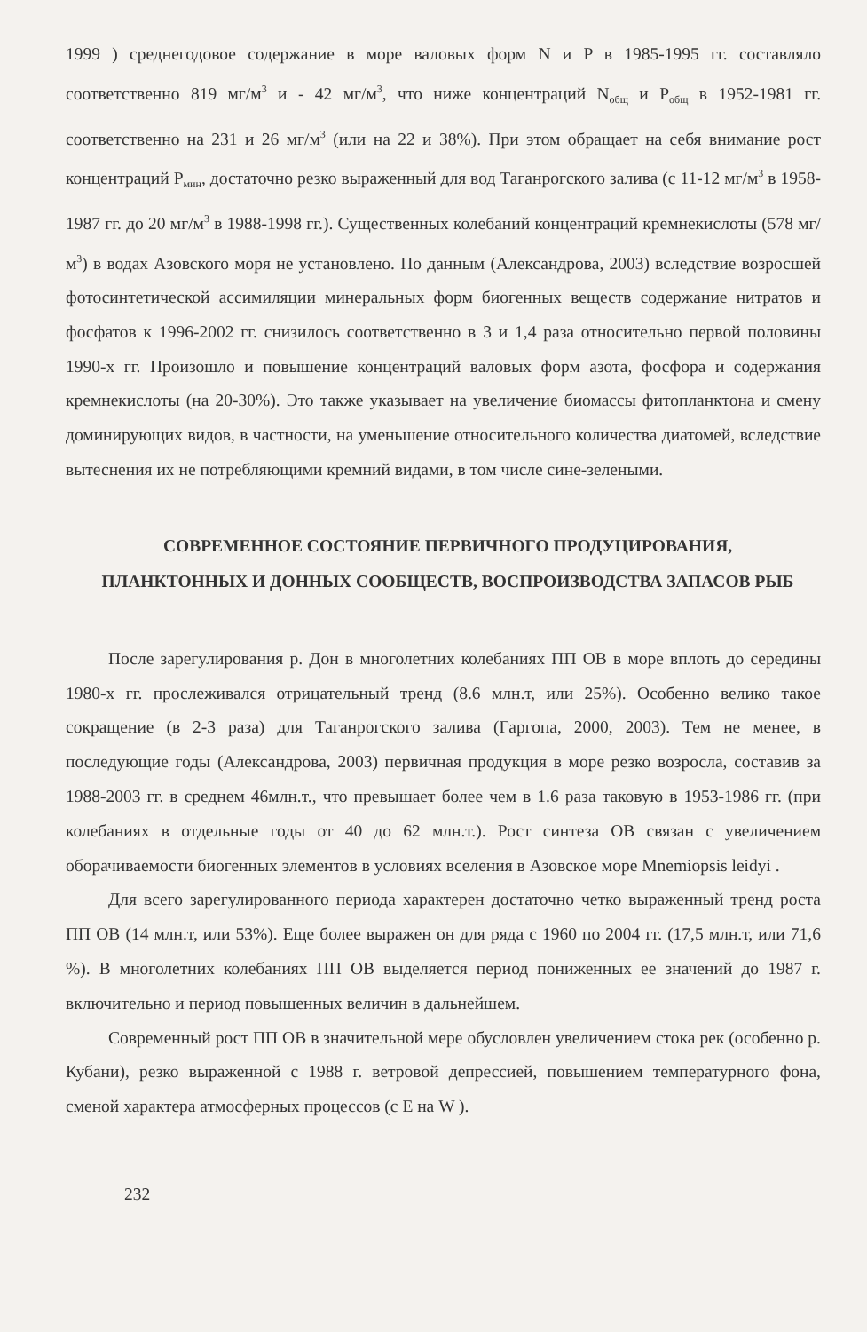1999 ) среднегодовое содержание в море валовых форм N и P в 1985-1995 гг. составляло соответственно 819 мг/м<sup>3</sup> и - 42 мг/м<sup>3</sup>, что ниже концентраций N<sub>общ</sub> и P<sub>общ</sub> в 1952-1981 гг. соответственно на 231 и 26 мг/м<sup>3</sup> (или на 22 и 38%). При этом обращает на себя внимание рост концентраций P<sub>мин</sub>, достаточно резко выраженный для вод Таганрогского залива (с 11-12 мг/м<sup>3</sup> в 1958-1987 гг. до 20 мг/м<sup>3</sup> в 1988-1998 гг.). Существенных колебаний концентраций кремнекислоты (578 мг/м<sup>3</sup>) в водах Азовского моря не установлено. По данным (Александрова, 2003) вследствие возросшей фотосинтетической ассимиляции минеральных форм биогенных веществ содержание нитратов и фосфатов к 1996-2002 гг. снизилось соответственно в 3 и 1,4 раза относительно первой половины 1990-х гг. Произошло и повышение концентраций валовых форм азота, фосфора и содержания кремнекислоты (на 20-30%). Это также указывает на увеличение биомассы фитопланктона и смену доминирующих видов, в частности, на уменьшение относительного количества диатомей, вследствие вытеснения их не потребляющими кремний видами, в том числе сине-зелеными.
СОВРЕМЕННОЕ СОСТОЯНИЕ ПЕРВИЧНОГО ПРОДУЦИРОВАНИЯ, ПЛАНКТОННЫХ И ДОННЫХ СООБЩЕСТВ, ВОСПРОИЗВОДСТВА ЗАПАСОВ РЫБ
После зарегулирования р. Дон в многолетних колебаниях ПП ОВ в море вплоть до середины 1980-х гг. прослеживался отрицательный тренд (8.6 млн.т, или 25%). Особенно велико такое сокращение (в 2-3 раза) для Таганрогского залива (Гаргопа, 2000, 2003). Тем не менее, в последующие годы (Александрова, 2003) первичная продукция в море резко возросла, составив за 1988-2003 гг. в среднем 46млн.т., что превышает более чем в 1.6 раза таковую в 1953-1986 гг. (при колебаниях в отдельные годы от 40 до 62 млн.т.). Рост синтеза ОВ связан с увеличением оборачиваемости биогенных элементов в условиях вселения в Азовское море Mnemiopsis leidyi .
Для всего зарегулированного периода характерен достаточно четко выраженный тренд роста ПП ОВ (14 млн.т, или 53%). Еще более выражен он для ряда с 1960 по 2004 гг. (17,5 млн.т, или 71,6 %). В многолетних колебаниях ПП ОВ выделяется период пониженных ее значений до 1987 г. включительно и период повышенных величин в дальнейшем.
Современный рост ПП ОВ в значительной мере обусловлен увеличением стока рек (особенно р. Кубани), резко выраженной с 1988 г. ветровой депрессией, повышением температурного фона, сменой характера атмосферных процессов (с E на W ).
232